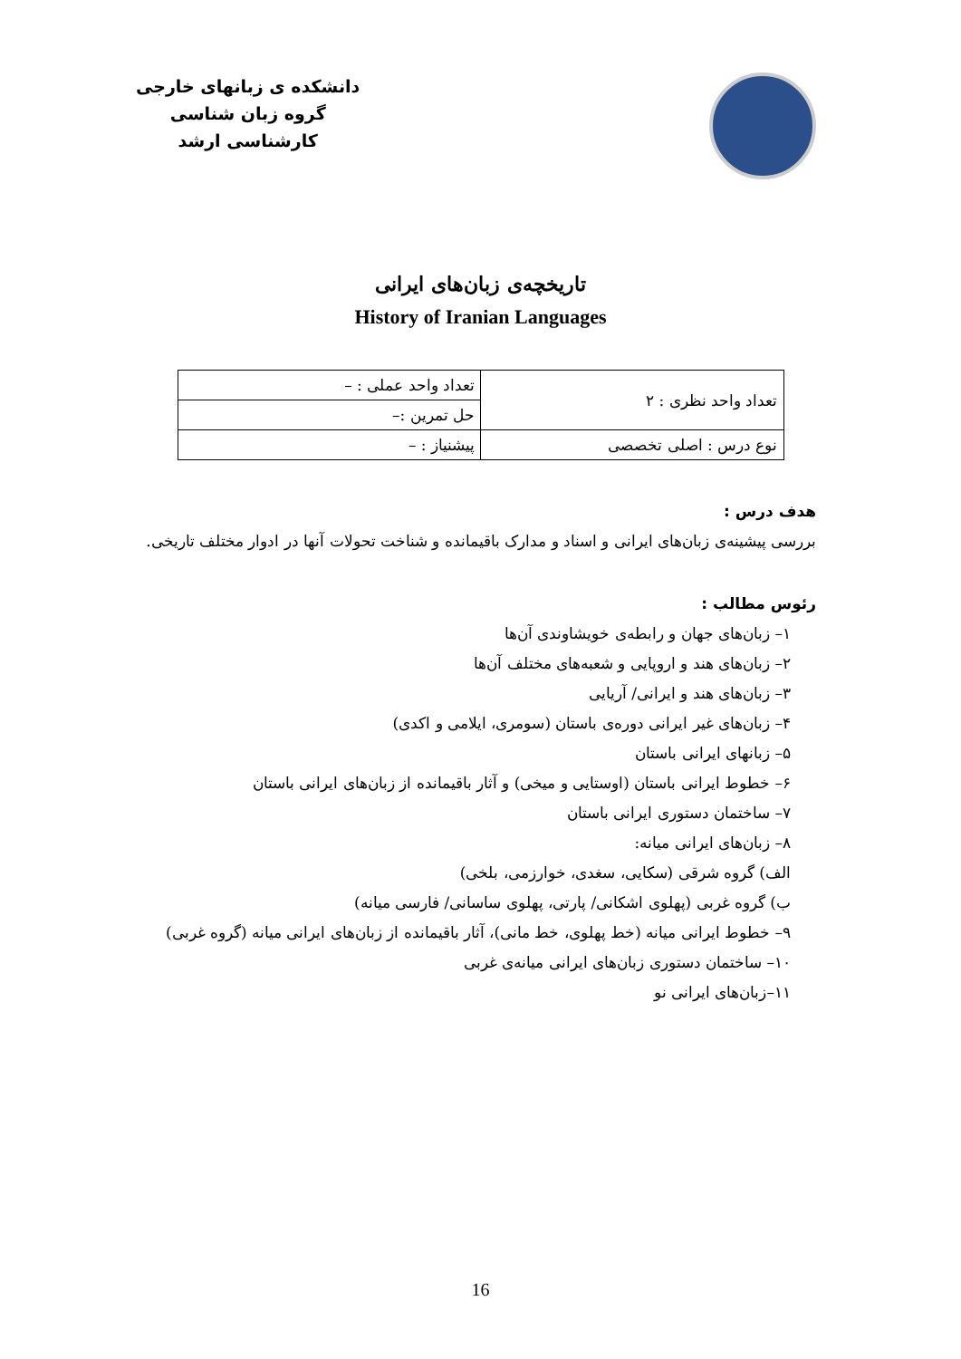دانشکده ی زبانهای خارجی
گروه زبان شناسی
کارشناسی ارشد
تاریخچه‌ی زبان‌های ایرانی
History of Iranian Languages
| تعداد واحد نظری : ۲ | تعداد واحد عملی : – |
| | حل تمرین :– |
| نوع درس : اصلی تخصصی | پیشنیاز : – |
هدف درس :
بررسی پیشینه‌ی زبان‌های ایرانی و اسناد و مدارک باقیمانده و شناخت تحولات آنها در ادوار مختلف تاریخی.
رئوس مطالب :
۱– زبان‌های جهان و رابطه‌ی خویشاوندی آن‌ها
۲– زبان‌های هند و اروپایی و شعبه‌های مختلف آن‌ها
۳– زبان‌های هند و ایرانی/ آریایی
۴– زبان‌های غیر ایرانی دوره‌ی باستان (سومری، ایلامی و اکدی)
۵– زبانهای ایرانی باستان
۶– خطوط ایرانی باستان (اوستایی و میخی) و آثار باقیمانده از زبان‌های ایرانی باستان
۷– ساختمان دستوری ایرانی باستان
۸– زبان‌های ایرانی میانه:
الف) گروه شرقی (سکایی، سغدی، خوارزمی، بلخی)
ب) گروه غربی (پهلوی اشکانی/ پارتی، پهلوی ساسانی/ فارسی میانه)
۹– خطوط ایرانی میانه (خط پهلوی، خط مانی)، آثار باقیمانده از زبان‌های ایرانی میانه (گروه غربی)
۱۰– ساختمان دستوری زبان‌های ایرانی میانه‌ی غربی
۱۱–زبان‌های ایرانی نو
16